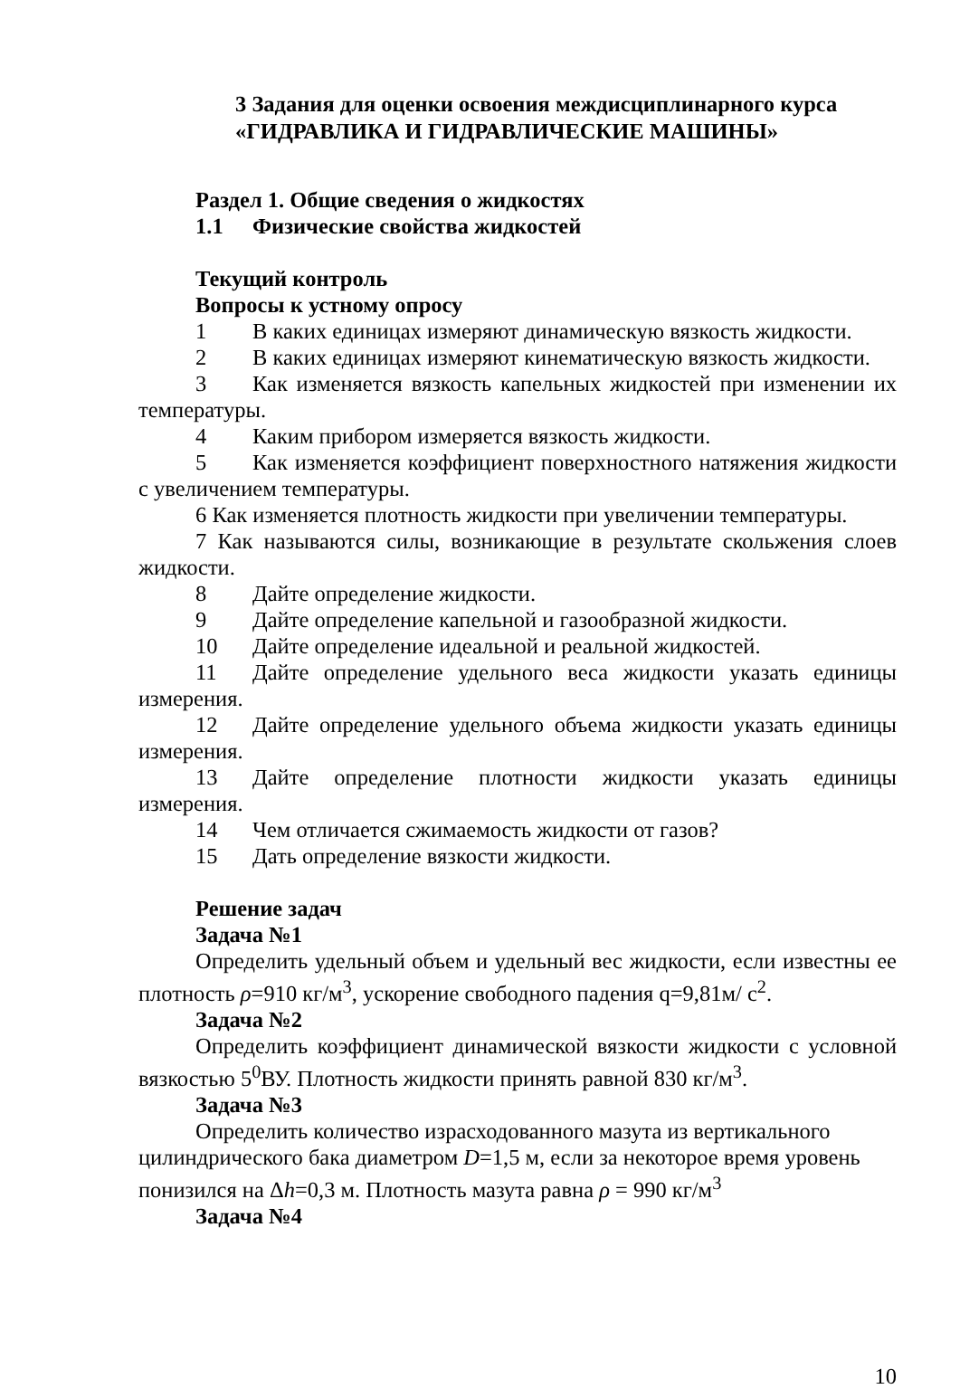3 Задания для оценки освоения междисциплинарного курса
«ГИДРАВЛИКА И ГИДРАВЛИЧЕСКИЕ МАШИНЫ»
Раздел 1. Общие сведения о жидкостях
1.1 Физические свойства жидкостей
Текущий контроль
Вопросы к устному опросу
1 В каких единицах измеряют динамическую вязкость жидкости.
2 В каких единицах измеряют кинематическую вязкость жидкости.
3 Как изменяется вязкость капельных жидкостей при изменении их температуры.
4 Каким прибором измеряется вязкость жидкости.
5 Как изменяется коэффициент поверхностного натяжения жидкости с увеличением температуры.
6 Как изменяется плотность жидкости при увеличении температуры.
7 Как называются силы, возникающие в результате скольжения слоев жидкости.
8 Дайте определение жидкости.
9 Дайте определение капельной и газообразной жидкости.
10 Дайте определение идеальной и реальной жидкостей.
11 Дайте определение удельного веса жидкости указать единицы измерения.
12 Дайте определение удельного объема жидкости указать единицы измерения.
13 Дайте определение плотности жидкости указать единицы измерения.
14 Чем отличается сжимаемость жидкости от газов?
15 Дать определение вязкости жидкости.
Решение задач
Задача №1
Определить удельный объем и удельный вес жидкости, если известны ее плотность ρ=910 кг/м<sup>3</sup>, ускорение свободного падения q=9,81м/ с<sup>2</sup>.
Задача №2
Определить коэффициент динамической вязкости жидкости с условной вязкостью 5<sup>0</sup>ВУ. Плотность жидкости принять равной 830 кг/м<sup>3</sup>.
Задача №3
Определить количество израсходованного мазута из вертикального цилиндрического бака диаметром D=1,5 м, если за некоторое время уровень понизился на Δh=0,3 м. Плотность мазута равна ρ = 990 кг/м<sup>3</sup>
Задача №4
10